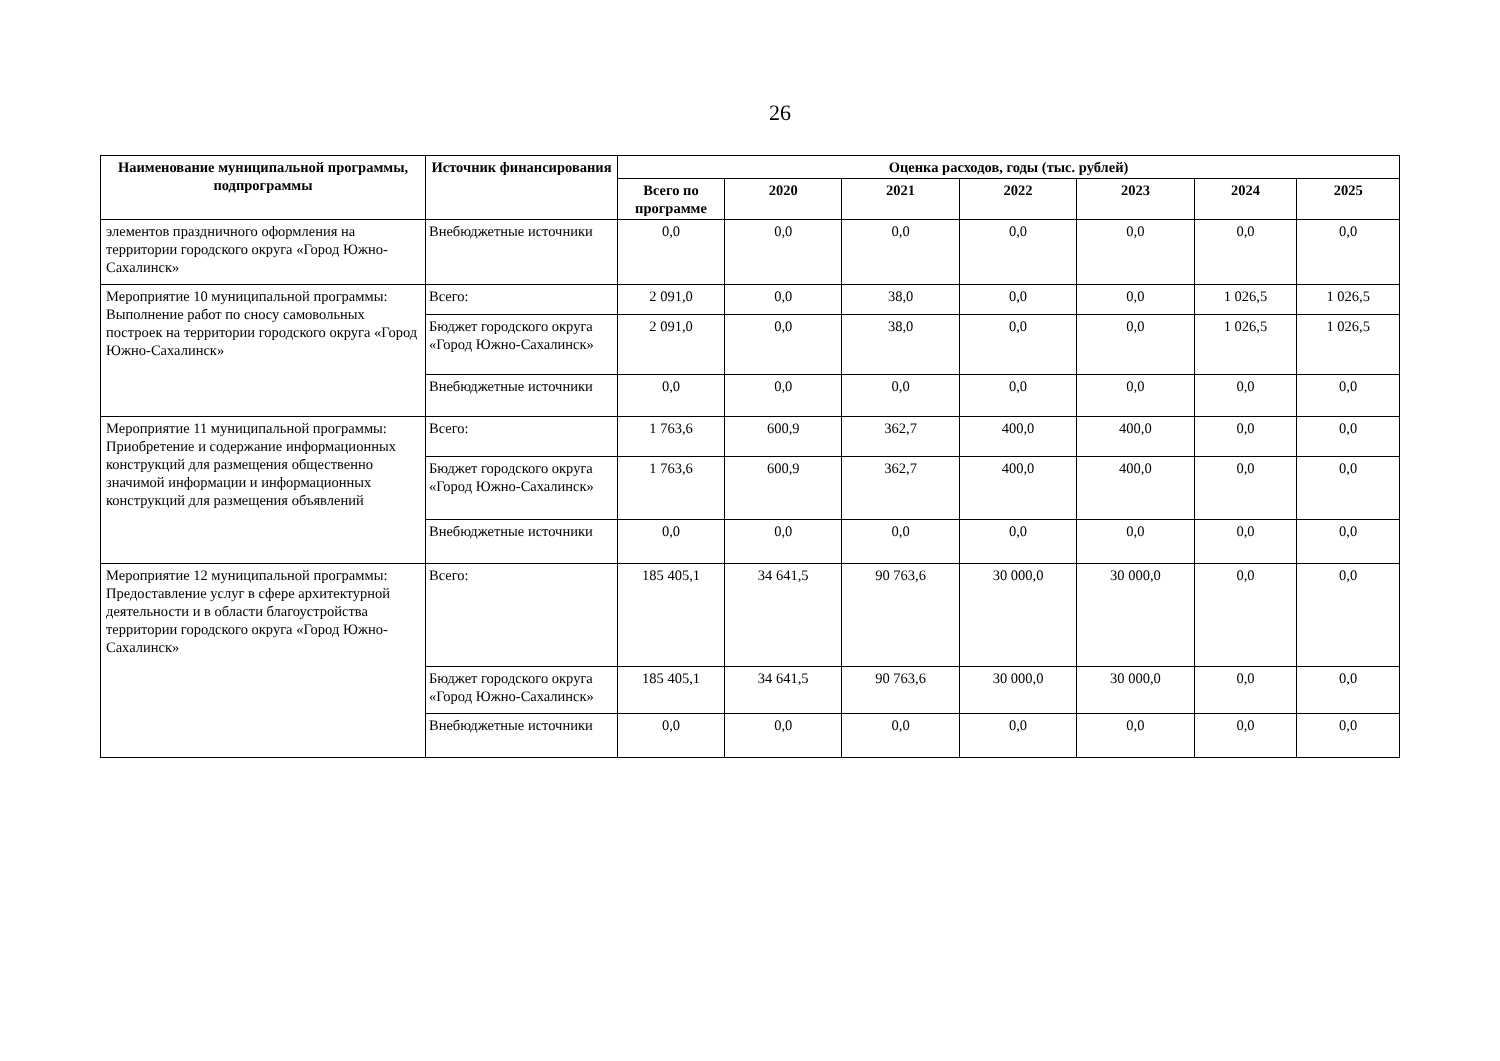26
| Наименование муниципальной программы, подпрограммы | Источник финансирования | Оценка расходов, годы (тыс. рублей) | | | | | | |
| --- | --- | --- | --- | --- | --- | --- | --- | --- |
| | | Всего по программе | 2020 | 2021 | 2022 | 2023 | 2024 | 2025 |
| элементов праздничного оформления на территории городского округа «Город Южно-Сахалинск» | Внебюджетные источники | 0,0 | 0,0 | 0,0 | 0,0 | 0,0 | 0,0 | 0,0 |
| Мероприятие 10 муниципальной программы: Выполнение работ по сносу самовольных построек на территории городского округа «Город Южно-Сахалинск» | Всего: | 2 091,0 | 0,0 | 38,0 | 0,0 | 0,0 | 1 026,5 | 1 026,5 |
| | Бюджет городского округа «Город Южно-Сахалинск» | 2 091,0 | 0,0 | 38,0 | 0,0 | 0,0 | 1 026,5 | 1 026,5 |
| | Внебюджетные источники | 0,0 | 0,0 | 0,0 | 0,0 | 0,0 | 0,0 | 0,0 |
| Мероприятие 11 муниципальной программы: Приобретение и содержание информационных конструкций для размещения общественно значимой информации и информационных конструкций для размещения объявлений | Всего: | 1 763,6 | 600,9 | 362,7 | 400,0 | 400,0 | 0,0 | 0,0 |
| | Бюджет городского округа «Город Южно-Сахалинск» | 1 763,6 | 600,9 | 362,7 | 400,0 | 400,0 | 0,0 | 0,0 |
| | Внебюджетные источники | 0,0 | 0,0 | 0,0 | 0,0 | 0,0 | 0,0 | 0,0 |
| Мероприятие 12 муниципальной программы: Предоставление услуг в сфере архитектурной деятельности и в области благоустройства территории городского округа «Город Южно-Сахалинск» | Всего: | 185 405,1 | 34 641,5 | 90 763,6 | 30 000,0 | 30 000,0 | 0,0 | 0,0 |
| | Бюджет городского округа «Город Южно-Сахалинск» | 185 405,1 | 34 641,5 | 90 763,6 | 30 000,0 | 30 000,0 | 0,0 | 0,0 |
| | Внебюджетные источники | 0,0 | 0,0 | 0,0 | 0,0 | 0,0 | 0,0 | 0,0 |